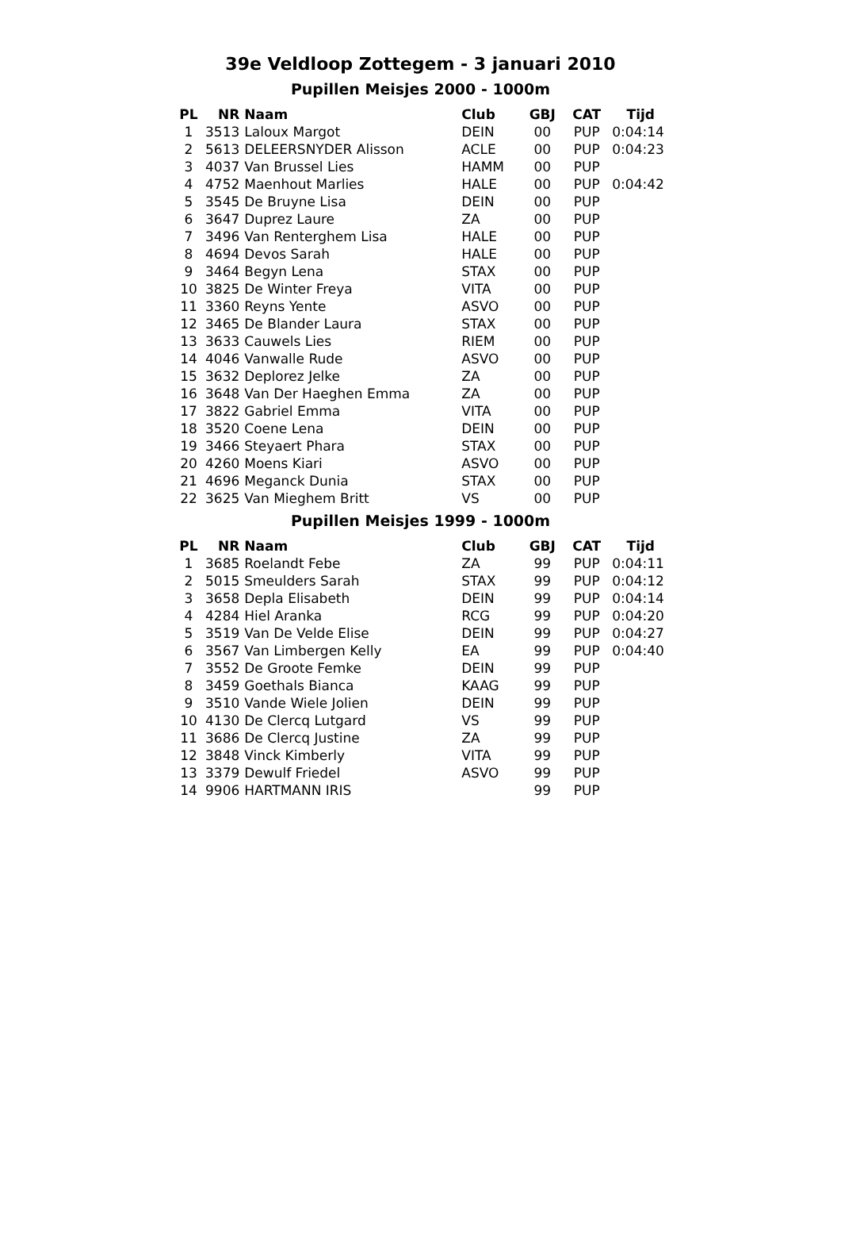39e Veldloop Zottegem - 3 januari 2010
Pupillen Meisjes 2000 - 1000m
| PL | NR | Naam | Club | GBJ | CAT | Tijd |
| --- | --- | --- | --- | --- | --- | --- |
| 1 | 3513 | Laloux Margot | DEIN | 00 | PUP | 0:04:14 |
| 2 | 5613 | DELEERSNYDER Alisson | ACLE | 00 | PUP | 0:04:23 |
| 3 | 4037 | Van Brussel Lies | HAMM | 00 | PUP | |
| 4 | 4752 | Maenhout Marlies | HALE | 00 | PUP | 0:04:42 |
| 5 | 3545 | De Bruyne Lisa | DEIN | 00 | PUP | |
| 6 | 3647 | Duprez Laure | ZA | 00 | PUP | |
| 7 | 3496 | Van Renterghem Lisa | HALE | 00 | PUP | |
| 8 | 4694 | Devos Sarah | HALE | 00 | PUP | |
| 9 | 3464 | Begyn Lena | STAX | 00 | PUP | |
| 10 | 3825 | De Winter Freya | VITA | 00 | PUP | |
| 11 | 3360 | Reyns Yente | ASVO | 00 | PUP | |
| 12 | 3465 | De Blander Laura | STAX | 00 | PUP | |
| 13 | 3633 | Cauwels Lies | RIEM | 00 | PUP | |
| 14 | 4046 | Vanwalle Rude | ASVO | 00 | PUP | |
| 15 | 3632 | Deplorez Jelke | ZA | 00 | PUP | |
| 16 | 3648 | Van Der Haeghen Emma | ZA | 00 | PUP | |
| 17 | 3822 | Gabriel Emma | VITA | 00 | PUP | |
| 18 | 3520 | Coene Lena | DEIN | 00 | PUP | |
| 19 | 3466 | Steyaert Phara | STAX | 00 | PUP | |
| 20 | 4260 | Moens Kiari | ASVO | 00 | PUP | |
| 21 | 4696 | Meganck Dunia | STAX | 00 | PUP | |
| 22 | 3625 | Van Mieghem Britt | VS | 00 | PUP | |
Pupillen Meisjes 1999 - 1000m
| PL | NR | Naam | Club | GBJ | CAT | Tijd |
| --- | --- | --- | --- | --- | --- | --- |
| 1 | 3685 | Roelandt Febe | ZA | 99 | PUP | 0:04:11 |
| 2 | 5015 | Smeulders Sarah | STAX | 99 | PUP | 0:04:12 |
| 3 | 3658 | Depla Elisabeth | DEIN | 99 | PUP | 0:04:14 |
| 4 | 4284 | Hiel Aranka | RCG | 99 | PUP | 0:04:20 |
| 5 | 3519 | Van De Velde Elise | DEIN | 99 | PUP | 0:04:27 |
| 6 | 3567 | Van Limbergen Kelly | EA | 99 | PUP | 0:04:40 |
| 7 | 3552 | De Groote Femke | DEIN | 99 | PUP | |
| 8 | 3459 | Goethals Bianca | KAAG | 99 | PUP | |
| 9 | 3510 | Vande Wiele Jolien | DEIN | 99 | PUP | |
| 10 | 4130 | De Clercq Lutgard | VS | 99 | PUP | |
| 11 | 3686 | De Clercq Justine | ZA | 99 | PUP | |
| 12 | 3848 | Vinck Kimberly | VITA | 99 | PUP | |
| 13 | 3379 | Dewulf Friedel | ASVO | 99 | PUP | |
| 14 | 9906 | HARTMANN IRIS | | 99 | PUP | |